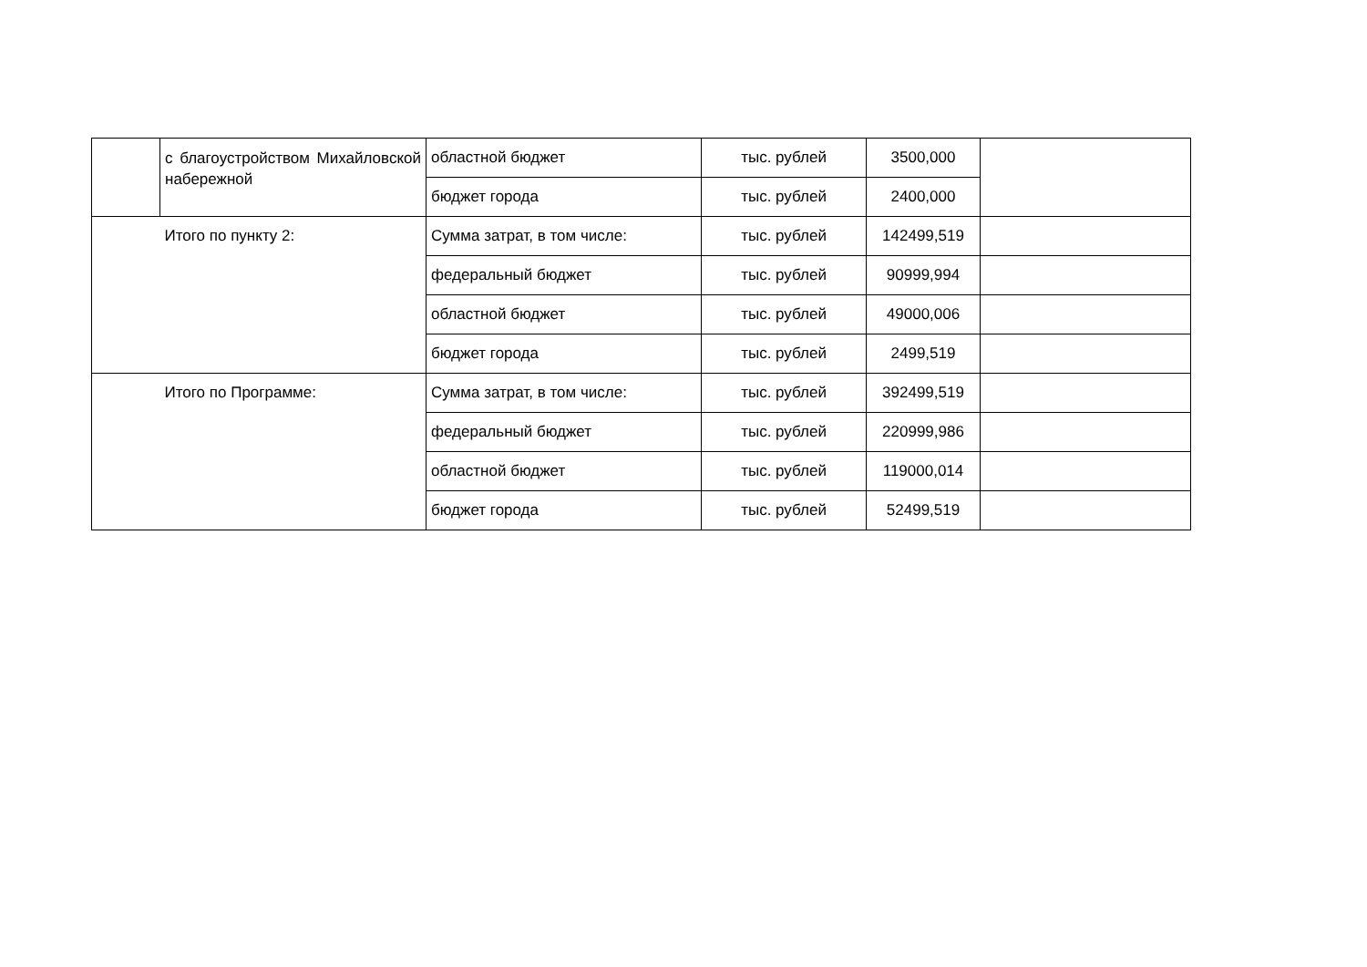| | с благоустройством Михайловской набережной | областной бюджет | тыс. рублей | 3500,000 | |
| | | бюджет города | тыс. рублей | 2400,000 | |
| | Итого по пункту 2: | Сумма затрат, в том числе: | тыс. рублей | 142499,519 | |
| | | федеральный бюджет | тыс. рублей | 90999,994 | |
| | | областной бюджет | тыс. рублей | 49000,006 | |
| | | бюджет города | тыс. рублей | 2499,519 | |
| | Итого по Программе: | Сумма затрат, в том числе: | тыс. рублей | 392499,519 | |
| | | федеральный бюджет | тыс. рублей | 220999,986 | |
| | | областной бюджет | тыс. рублей | 119000,014 | |
| | | бюджет города | тыс. рублей | 52499,519 | |